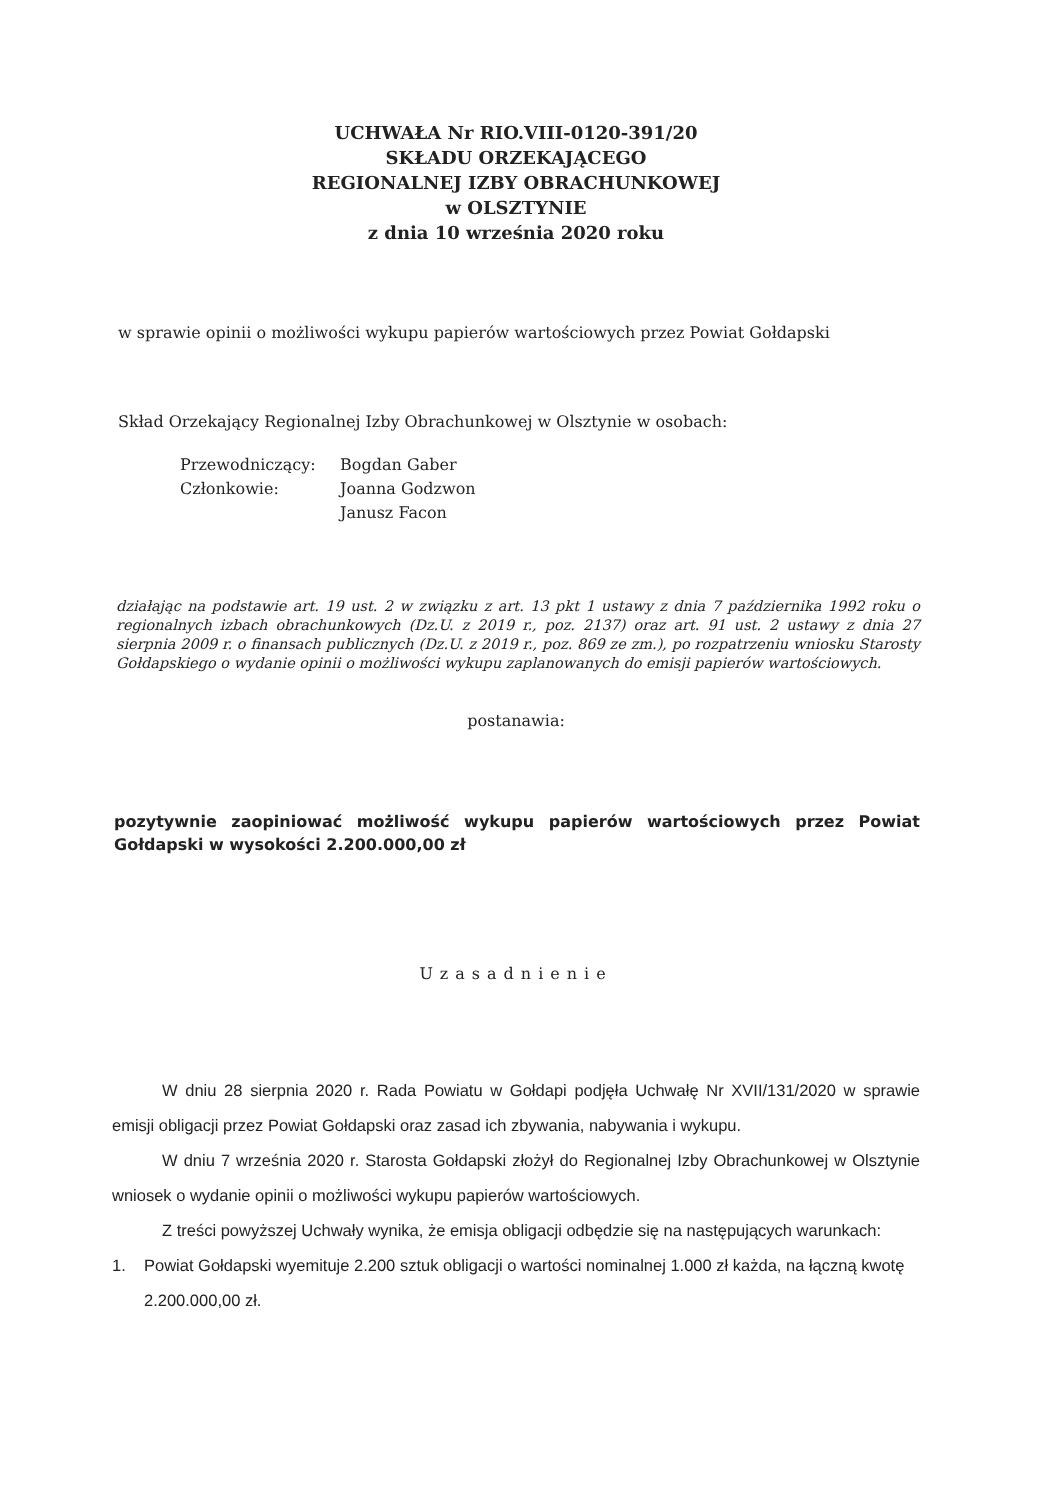UCHWAŁA Nr RIO.VIII-0120-391/20
SKŁADU ORZEKAJĄCEGO
REGIONALNEJ IZBY OBRACHUNKOWEJ
w OLSZTYNIE
z dnia 10 września 2020 roku
w sprawie opinii o możliwości wykupu papierów wartościowych przez Powiat Gołdapski
Skład Orzekający Regionalnej Izby Obrachunkowej w Olsztynie w osobach:
Przewodniczący: Bogdan Gaber
Członkowie: Joanna Godzwon
Janusz Facon
działając na podstawie art. 19 ust. 2 w związku z art. 13 pkt 1 ustawy z dnia 7 października 1992 roku o regionalnych izbach obrachunkowych (Dz.U. z 2019 r., poz. 2137) oraz art. 91 ust. 2 ustawy z dnia 27 sierpnia 2009 r. o finansach publicznych (Dz.U. z 2019 r., poz. 869 ze zm.), po rozpatrzeniu wniosku Starosty Gołdapskiego o wydanie opinii o możliwości wykupu zaplanowanych do emisji papierów wartościowych.
postanawia:
pozytywnie zaopiniować możliwość wykupu papierów wartościowych przez Powiat Gołdapski w wysokości 2.200.000,00 zł
Uzasadnienie
W dniu 28 sierpnia 2020 r. Rada Powiatu w Gołdapi podjęła Uchwałę Nr XVII/131/2020 w sprawie emisji obligacji przez Powiat Gołdapski oraz zasad ich zbywania, nabywania i wykupu.
W dniu 7 września 2020 r. Starosta Gołdapski złożył do Regionalnej Izby Obrachunkowej w Olsztynie wniosek o wydanie opinii o możliwości wykupu papierów wartościowych.
Z treści powyższej Uchwały wynika, że emisja obligacji odbędzie się na następujących warunkach:
1. Powiat Gołdapski wyemituje 2.200 sztuk obligacji o wartości nominalnej 1.000 zł każda, na łączną kwotę 2.200.000,00 zł.